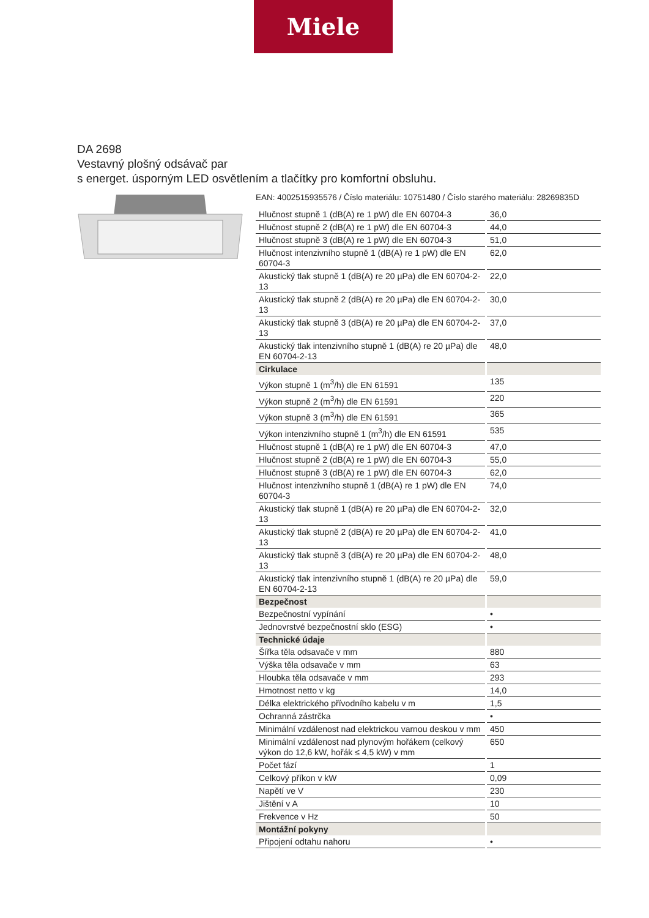Miele
DA 2698
Vestavný plošný odsávač par
s energet. úsporným LED osvětlením a tlačítky pro komfortní obsluhu.
EAN: 4002515935576 / Číslo materiálu: 10751480 / Číslo starého materiálu: 28269835D
| Hlučnost stupně 1 (dB(A) re 1 pW) dle EN 60704-3 | 36,0 |
| Hlučnost stupně 2 (dB(A) re 1 pW) dle EN 60704-3 | 44,0 |
| Hlučnost stupně 3 (dB(A) re 1 pW) dle EN 60704-3 | 51,0 |
| Hlučnost intenzivního stupně 1 (dB(A) re 1 pW) dle EN 60704-3 | 62,0 |
| Akustický tlak stupně 1 (dB(A) re 20 µPa) dle EN 60704-2-13 | 22,0 |
| Akustický tlak stupně 2 (dB(A) re 20 µPa) dle EN 60704-2-13 | 30,0 |
| Akustický tlak stupně 3 (dB(A) re 20 µPa) dle EN 60704-2-13 | 37,0 |
| Akustický tlak intenzivního stupně 1 (dB(A) re 20 µPa) dle EN 60704-2-13 | 48,0 |
| Cirkulace | |
| Výkon stupně 1 (m<sup>3</sup>/h) dle EN 61591 | 135 |
| Výkon stupně 2 (m<sup>3</sup>/h) dle EN 61591 | 220 |
| Výkon stupně 3 (m<sup>3</sup>/h) dle EN 61591 | 365 |
| Výkon intenzivního stupně 1 (m<sup>3</sup>/h) dle EN 61591 | 535 |
| Hlučnost stupně 1 (dB(A) re 1 pW) dle EN 60704-3 | 47,0 |
| Hlučnost stupně 2 (dB(A) re 1 pW) dle EN 60704-3 | 55,0 |
| Hlučnost stupně 3 (dB(A) re 1 pW) dle EN 60704-3 | 62,0 |
| Hlučnost intenzivního stupně 1 (dB(A) re 1 pW) dle EN 60704-3 | 74,0 |
| Akustický tlak stupně 1 (dB(A) re 20 µPa) dle EN 60704-2-13 | 32,0 |
| Akustický tlak stupně 2 (dB(A) re 20 µPa) dle EN 60704-2-13 | 41,0 |
| Akustický tlak stupně 3 (dB(A) re 20 µPa) dle EN 60704-2-13 | 48,0 |
| Akustický tlak intenzivního stupně 1 (dB(A) re 20 µPa) dle EN 60704-2-13 | 59,0 |
| Bezpečnost | |
| Bezpečnostní vypínání | • |
| Jednovrstvé bezpečnostní sklo (ESG) | • |
| Technické údaje | |
| Šířka těla odsavače v mm | 880 |
| Výška těla odsavače v mm | 63 |
| Hloubka těla odsavače v mm | 293 |
| Hmotnost netto v kg | 14,0 |
| Délka elektrického přívodního kabelu v m | 1,5 |
| Ochranná zástrčka | • |
| Minimální vzdálenost nad elektrickou varnou deskou v mm | 450 |
| Minimální vzdálenost nad plynovým hořákem (celkový výkon do 12,6 kW, hořák ≤ 4,5 kW) v mm | 650 |
| Počet fází | 1 |
| Celkový příkon v kW | 0,09 |
| Napětí ve V | 230 |
| Jištění v A | 10 |
| Frekvence v Hz | 50 |
| Montážní pokyny | |
| Připojení odtahu nahoru | • |